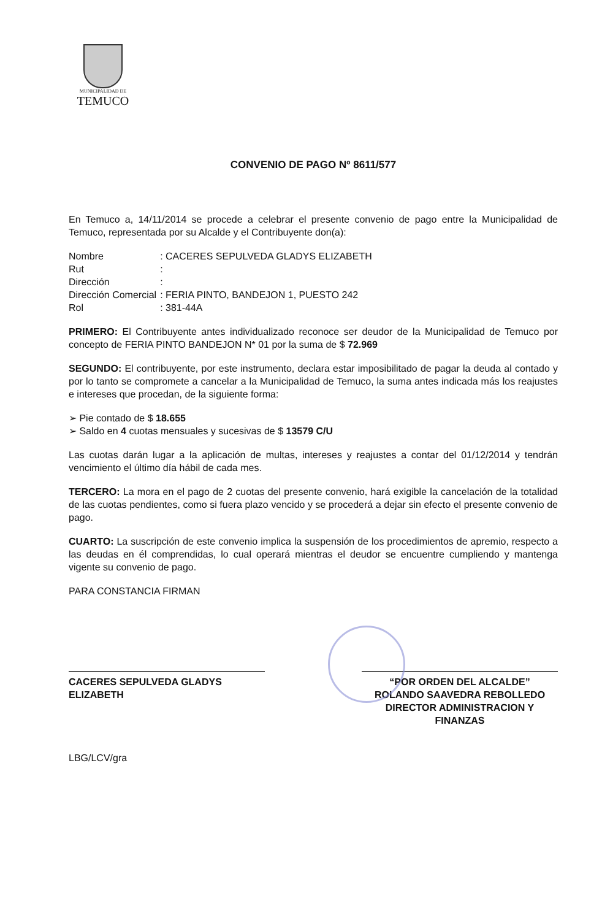MUNICIPALIDAD DE
TEMUCO
CONVENIO DE PAGO Nº 8611/577
En Temuco a, 14/11/2014 se procede a celebrar el presente convenio de pago entre la Municipalidad de Temuco, representada por su Alcalde y el Contribuyente don(a):
| Nombre | : CACERES SEPULVEDA GLADYS ELIZABETH |
| Rut | : |
| Dirección | : |
| Dirección Comercial | : FERIA PINTO, BANDEJON 1, PUESTO 242 |
| Rol | : 381-44A |
PRIMERO: El Contribuyente antes individualizado reconoce ser deudor de la Municipalidad de Temuco por concepto de FERIA PINTO BANDEJON N* 01 por la suma de $ 72.969
SEGUNDO: El contribuyente, por este instrumento, declara estar imposibilitado de pagar la deuda al contado y por lo tanto se compromete a cancelar a la Municipalidad de Temuco, la suma antes indicada más los reajustes e intereses que procedan, de la siguiente forma:
➢ Pie contado de $ 18.655
➢ Saldo en 4 cuotas mensuales y sucesivas de $ 13579 C/U
Las cuotas darán lugar a la aplicación de multas, intereses y reajustes a contar del 01/12/2014 y tendrán vencimiento el último día hábil de cada mes.
TERCERO: La mora en el pago de 2 cuotas del presente convenio, hará exigible la cancelación de la totalidad de las cuotas pendientes, como si fuera plazo vencido y se procederá a dejar sin efecto el presente convenio de pago.
CUARTO: La suscripción de este convenio implica la suspensión de los procedimientos de apremio, respecto a las deudas en él comprendidas, lo cual operará mientras el deudor se encuentre cumpliendo y mantenga vigente su convenio de pago.
PARA CONSTANCIA FIRMAN
CACERES SEPULVEDA GLADYS ELIZABETH
“POR ORDEN DEL ALCALDE”
ROLANDO SAAVEDRA REBOLLEDO
DIRECTOR ADMINISTRACION Y FINANZAS
LBG/LCV/gra